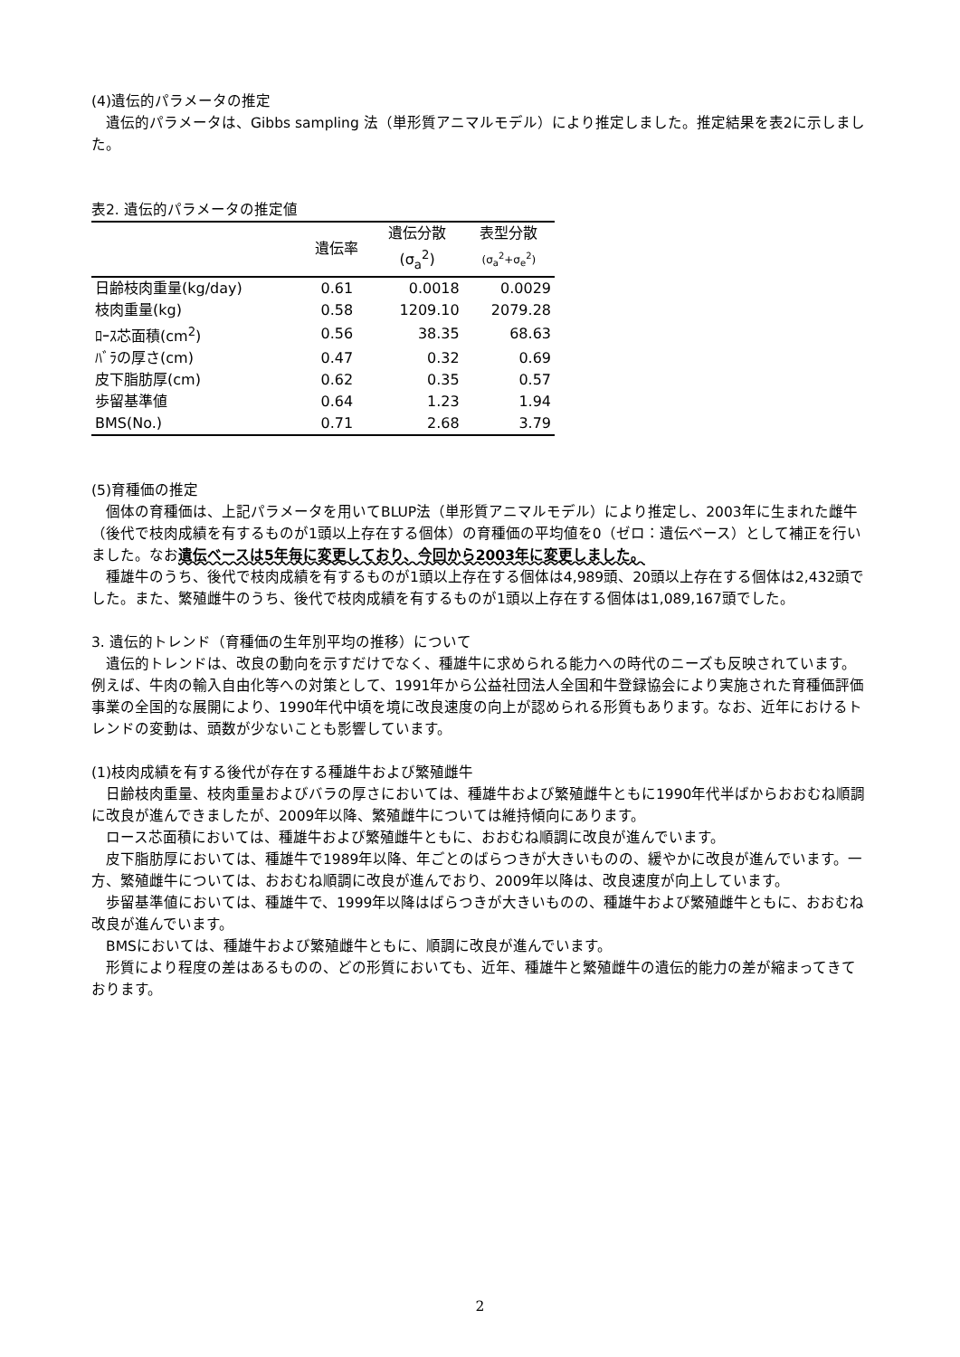(4)遺伝的パラメータの推定
　遺伝的パラメータは、Gibbs sampling 法（単形質アニマルモデル）により推定しました。推定結果を表2に示しました。
表2. 遺伝的パラメータの推定値
| | 遺伝率 | 遺伝分散 | 表型分散 |
| | | (σ<sub>a</sub><sup>2</sup>) | (σ<sub>a</sub><sup>2</sup>+σ<sub>e</sub><sup>2</sup>) |
| 日齢枝肉重量(kg/day) | 0.61 | 0.0018 | 0.0029 |
| 枝肉重量(kg) | 0.58 | 1209.10 | 2079.28 |
| ﾛｰｽ芯面積(cm<sup>2</sup>) | 0.56 | 38.35 | 68.63 |
| ﾊﾞﾗの厚さ(cm) | 0.47 | 0.32 | 0.69 |
| 皮下脂肪厚(cm) | 0.62 | 0.35 | 0.57 |
| 歩留基準値 | 0.64 | 1.23 | 1.94 |
| BMS(No.) | 0.71 | 2.68 | 3.79 |
(5)育種価の推定
　個体の育種価は、上記パラメータを用いてBLUP法（単形質アニマルモデル）により推定し、2003年に生まれた雌牛（後代で枝肉成績を有するものが1頭以上存在する個体）の育種価の平均値を0（ゼロ：遺伝ベース）として補正を行いました。なお遺伝ベースは5年毎に変更しており、今回から2003年に変更しました。
　種雄牛のうち、後代で枝肉成績を有するものが1頭以上存在する個体は4,989頭、20頭以上存在する個体は2,432頭でした。また、繁殖雌牛のうち、後代で枝肉成績を有するものが1頭以上存在する個体は1,089,167頭でした。
3. 遺伝的トレンド（育種価の生年別平均の推移）について
　遺伝的トレンドは、改良の動向を示すだけでなく、種雄牛に求められる能力への時代のニーズも反映されています。例えば、牛肉の輸入自由化等への対策として、1991年から公益社団法人全国和牛登録協会により実施された育種価評価事業の全国的な展開により、1990年代中頃を境に改良速度の向上が認められる形質もあります。なお、近年におけるトレンドの変動は、頭数が少ないことも影響しています。
(1)枝肉成績を有する後代が存在する種雄牛および繁殖雌牛
　日齢枝肉重量、枝肉重量およびバラの厚さにおいては、種雄牛および繁殖雌牛ともに1990年代半ばからおおむね順調に改良が進んできましたが、2009年以降、繁殖雌牛については維持傾向にあります。
　ロース芯面積においては、種雄牛および繁殖雌牛ともに、おおむね順調に改良が進んでいます。
　皮下脂肪厚においては、種雄牛で1989年以降、年ごとのばらつきが大きいものの、緩やかに改良が進んでいます。一方、繁殖雌牛については、おおむね順調に改良が進んでおり、2009年以降は、改良速度が向上しています。
　歩留基準値においては、種雄牛で、1999年以降はばらつきが大きいものの、種雄牛および繁殖雌牛ともに、おおむね改良が進んでいます。
　BMSにおいては、種雄牛および繁殖雌牛ともに、順調に改良が進んでいます。
　形質により程度の差はあるものの、どの形質においても、近年、種雄牛と繁殖雌牛の遺伝的能力の差が縮まってきております。
2